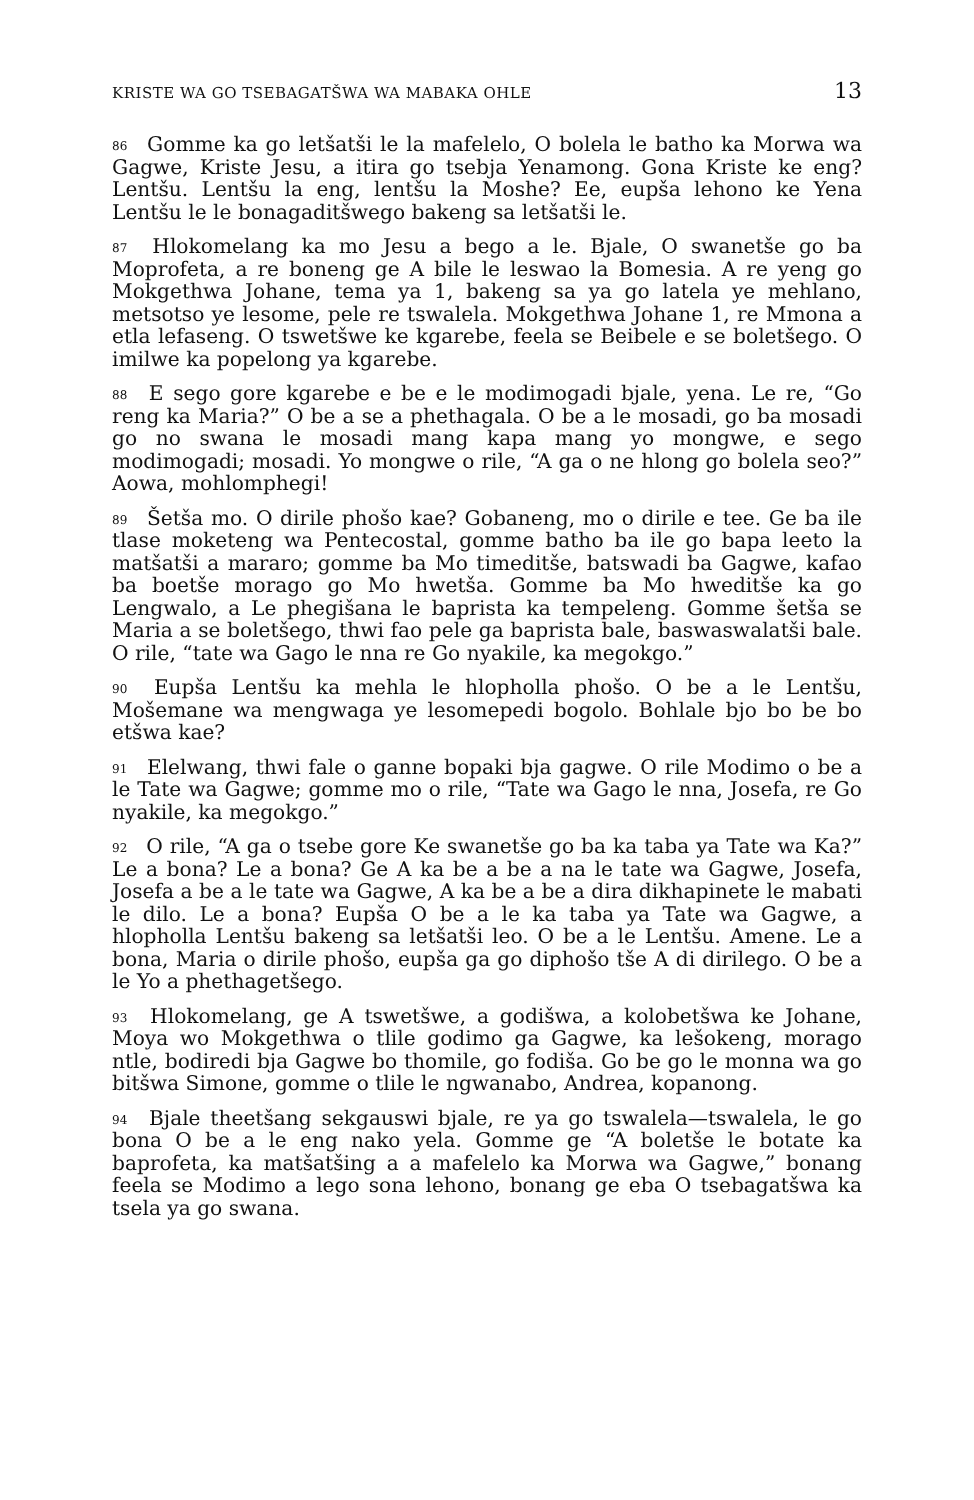KRISTE WA GO TSEBAGATŠWA WA MABAKA OHLE 13
<sup>86</sup> Gomme ka go letšatši le la mafelelo, O bolela le batho ka Morwa wa Gagwe, Kriste Jesu, a itira go tsebja Yenamong. Gona Kriste ke eng? Lentšu. Lentšu la eng, lentšu la Moshe? Ee, eupša lehono ke Yena Lentšu le le bonagaditšwego bakeng sa letšatši le.
<sup>87</sup> Hlokomelang ka mo Jesu a bego a le. Bjale, O swanetše go ba Moprofeta, a re boneng ge A bile le leswao la Bomesia. A re yeng go Mokgethwa Johane, tema ya 1, bakeng sa ya go latela ye mehlano, metsotso ye lesome, pele re tswalela. Mokgethwa Johane 1, re Mmona a etla lefaseng. O tswetšwe ke kgarebe, feela se Beibele e se boletšego. O imilwe ka popelong ya kgarebe.
<sup>88</sup> E sego gore kgarebe e be e le modimogadi bjale, yena. Le re, “Go reng ka Maria?” O be a se a phethagala. O be a le mosadi, go ba mosadi go no swana le mosadi mang kapa mang yo mongwe, e sego modimogadi; mosadi. Yo mongwe o rile, “A ga o ne hlong go bolela seo?” Aowa, mohlomphegi!
<sup>89</sup> Šetša mo. O dirile phošo kae? Gobaneng, mo o dirile e tee. Ge ba ile tlase moketeng wa Pentecostal, gomme batho ba ile go bapa leeto la matšatši a mararo; gomme ba Mo timeditše, batswadi ba Gagwe, kafao ba boetše morago go Mo hwetša. Gomme ba Mo hweditše ka go Lengwalo, a Le phegišana le baprista ka tempeleng. Gomme šetša se Maria a se boletšego, thwi fao pele ga baprista bale, baswaswalatši bale. O rile, “tate wa Gago le nna re Go nyakile, ka megokgo.”
<sup>90</sup> Eupša Lentšu ka mehla le hlopholla phošo. O be a le Lentšu, Mošemane wa mengwaga ye lesomepedi bogolo. Bohlale bjo bo be bo etšwa kae?
<sup>91</sup> Elelwang, thwi fale o ganne bopaki bja gagwe. O rile Modimo o be a le Tate wa Gagwe; gomme mo o rile, “Tate wa Gago le nna, Josefa, re Go nyakile, ka megokgo.”
<sup>92</sup> O rile, “A ga o tsebe gore Ke swanetše go ba ka taba ya Tate wa Ka?” Le a bona? Le a bona? Ge A ka be a be a na le tate wa Gagwe, Josefa, Josefa a be a le tate wa Gagwe, A ka be a be a dira dikhapinete le mabati le dilo. Le a bona? Eupša O be a le ka taba ya Tate wa Gagwe, a hlopholla Lentšu bakeng sa letšatši leo. O be a le Lentšu. Amene. Le a bona, Maria o dirile phošo, eupša ga go diphošo tše A di dirilego. O be a le Yo a phethagetšego.
<sup>93</sup> Hlokomelang, ge A tswetšwe, a godišwa, a kolobetšwa ke Johane, Moya wo Mokgethwa o tlile godimo ga Gagwe, ka lešokeng, morago ntle, bodiredi bja Gagwe bo thomile, go fodiša. Go be go le monna wa go bitšwa Simone, gomme o tlile le ngwanabo, Andrea, kopanong.
<sup>94</sup> Bjale theetšang sekgauswi bjale, re ya go tswalela—tswalela, le go bona O be a le eng nako yela. Gomme ge “A boletše le botate ka baprofeta, ka matšatšing a a mafelelo ka Morwa wa Gagwe,” bonang feela se Modimo a lego sona lehono, bonang ge eba O tsebagatšwa ka tsela ya go swana.